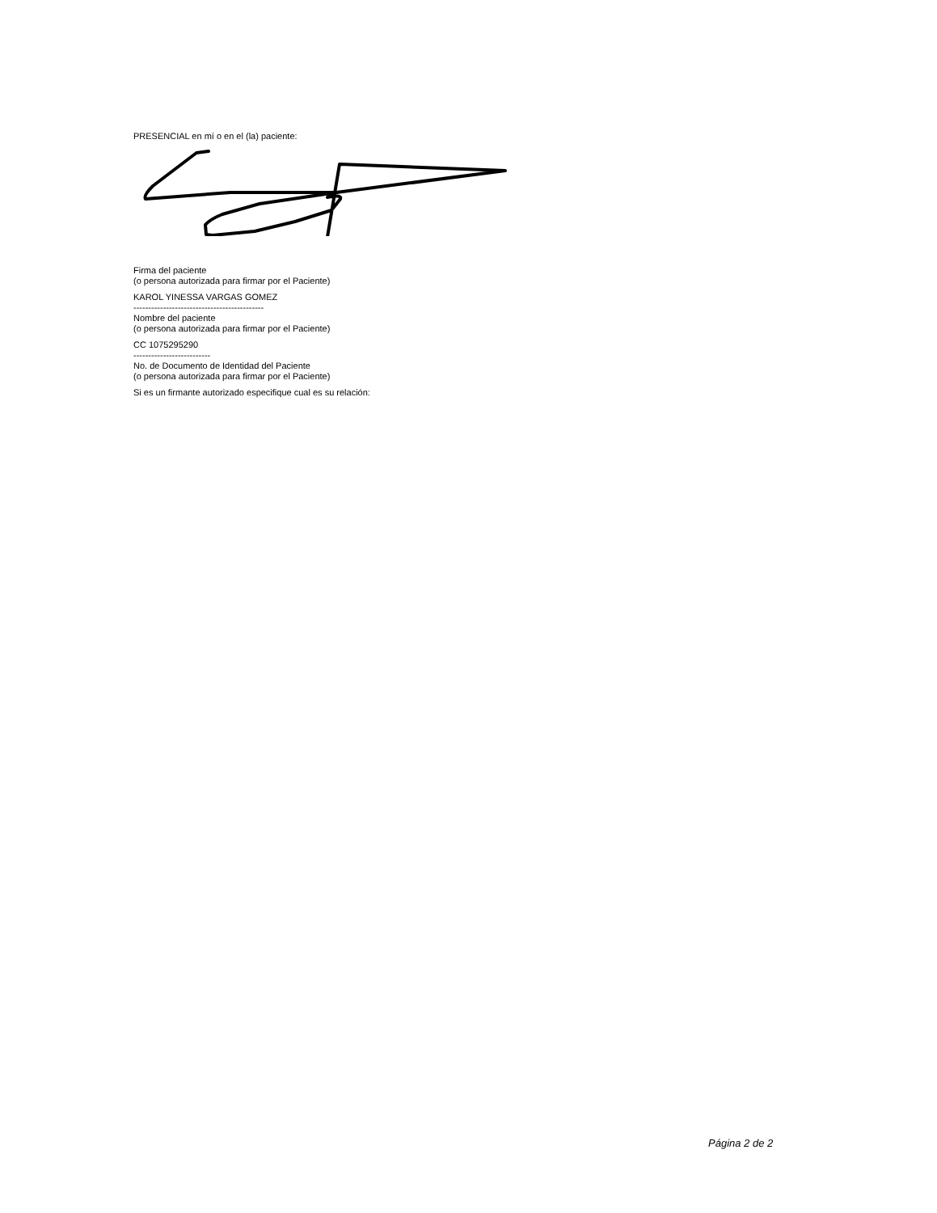PRESENCIAL en mí o en el (la) paciente:
Firma del paciente
(o persona autorizada para firmar por el Paciente)
KAROL YINESSA VARGAS GOMEZ
--------------------------------------------
Nombre del paciente
(o persona autorizada para firmar por el Paciente)
CC 1075295290
--------------------------
No. de Documento de Identidad del Paciente
(o persona autorizada para firmar por el Paciente)
Si es un firmante autorizado especifique cual es su relación:
Página 2 de 2